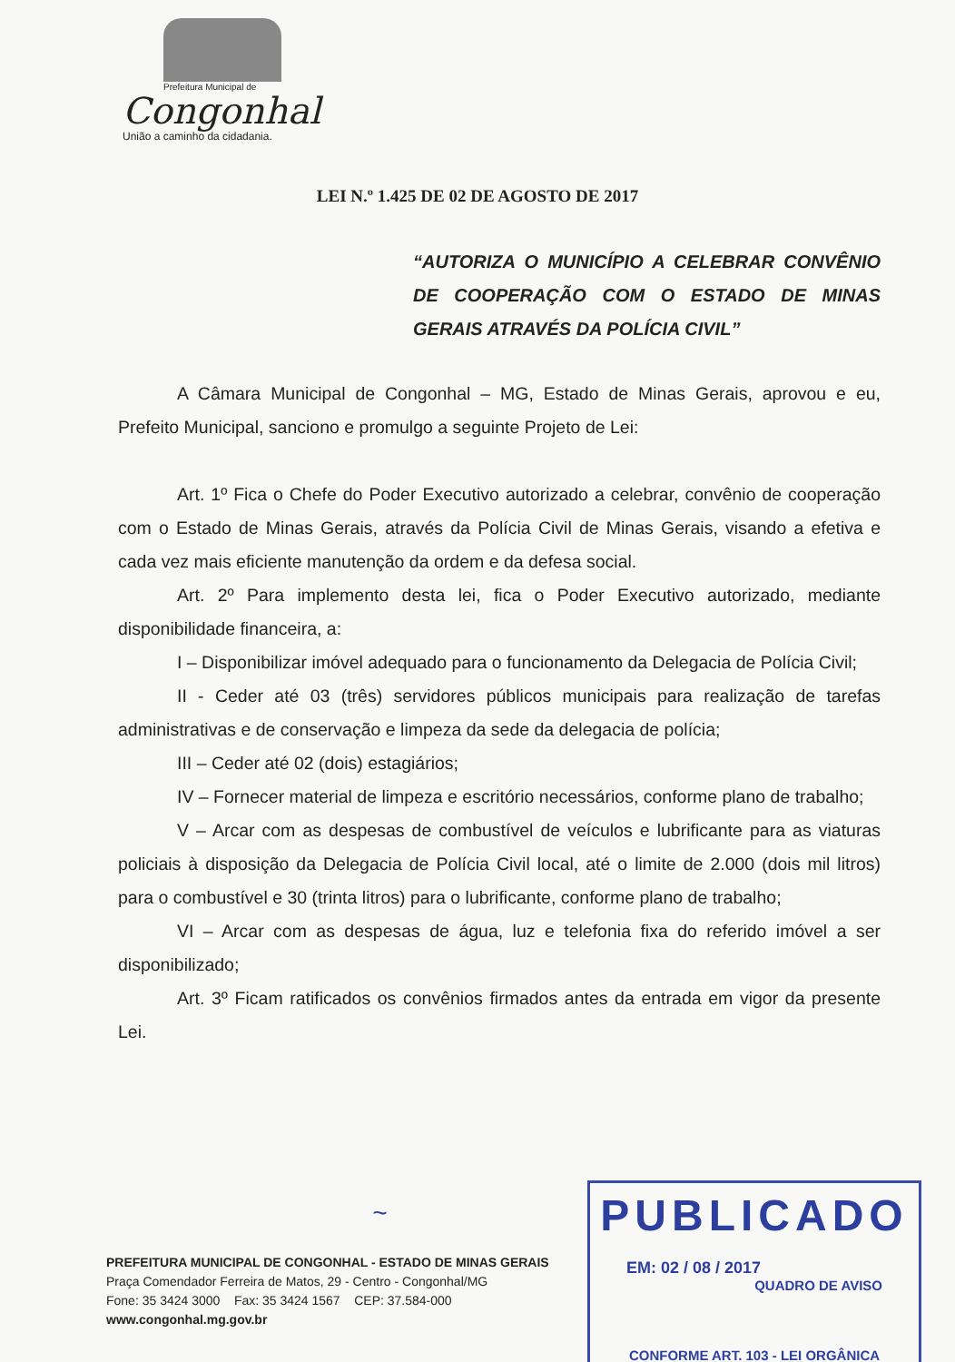Prefeitura Municipal de
Congonhal
União a caminho da cidadania.
LEI N.º 1.425 DE 02 DE AGOSTO DE 2017
“AUTORIZA O MUNICÍPIO A CELEBRAR CONVÊNIO DE COOPERAÇÃO COM O ESTADO DE MINAS GERAIS ATRAVÉS DA POLÍCIA CIVIL”
A Câmara Municipal de Congonhal – MG, Estado de Minas Gerais, aprovou e eu, Prefeito Municipal, sanciono e promulgo a seguinte Projeto de Lei:
Art. 1º Fica o Chefe do Poder Executivo autorizado a celebrar, convênio de cooperação com o Estado de Minas Gerais, através da Polícia Civil de Minas Gerais, visando a efetiva e cada vez mais eficiente manutenção da ordem e da defesa social.
Art. 2º Para implemento desta lei, fica o Poder Executivo autorizado, mediante disponibilidade financeira, a:
I – Disponibilizar imóvel adequado para o funcionamento da Delegacia de Polícia Civil;
II - Ceder até 03 (três) servidores públicos municipais para realização de tarefas administrativas e de conservação e limpeza da sede da delegacia de polícia;
III – Ceder até 02 (dois) estagiários;
IV – Fornecer material de limpeza e escritório necessários, conforme plano de trabalho;
V – Arcar com as despesas de combustível de veículos e lubrificante para as viaturas policiais à disposição da Delegacia de Polícia Civil local, até o limite de 2.000 (dois mil litros) para o combustível e 30 (trinta litros) para o lubrificante, conforme plano de trabalho;
VI – Arcar com as despesas de água, luz e telefonia fixa do referido imóvel a ser disponibilizado;
Art. 3º Ficam ratificados os convênios firmados antes da entrada em vigor da presente Lei.
~
PREFEITURA MUNICIPAL DE CONGONHAL - ESTADO DE MINAS GERAIS
Praça Comendador Ferreira de Matos, 29 - Centro - Congonhal/MG
Fone: 35 3424 3000 Fax: 35 3424 1567 CEP: 37.584-000
www.congonhal.mg.gov.br
PUBLICADO
EM: 02 / 08 / 2017
QUADRO DE AVISO
CONFORME ART. 103 - LEI ORGÂNICA